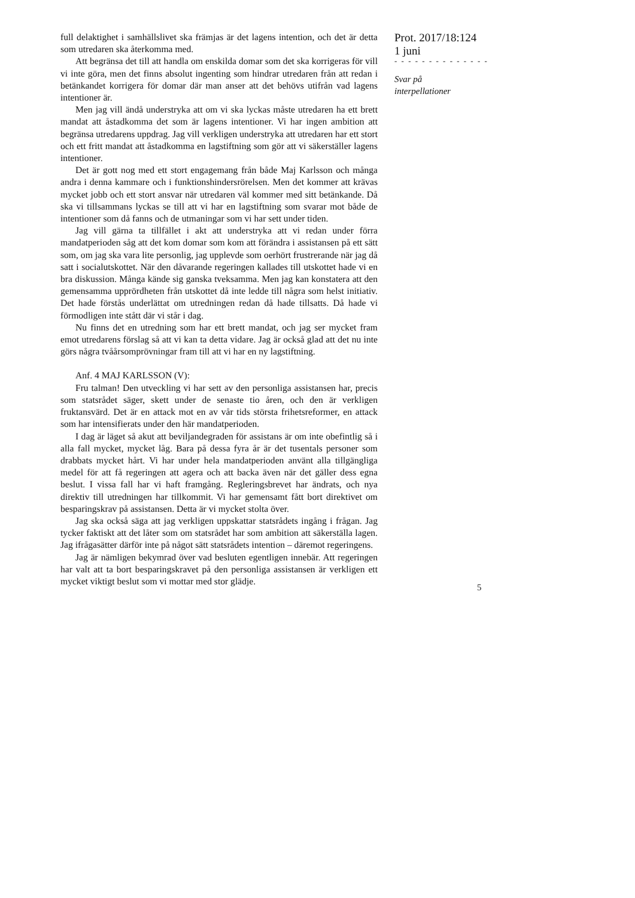full delaktighet i samhällslivet ska främjas är det lagens intention, och det är detta som utredaren ska återkomma med.
Att begränsa det till att handla om enskilda domar som det ska korrigeras för vill vi inte göra, men det finns absolut ingenting som hindrar utredaren från att redan i betänkandet korrigera för domar där man anser att det behövs utifrån vad lagens intentioner är.
Men jag vill ändå understryka att om vi ska lyckas måste utredaren ha ett brett mandat att åstadkomma det som är lagens intentioner. Vi har ingen ambition att begränsa utredarens uppdrag. Jag vill verkligen understryka att utredaren har ett stort och ett fritt mandat att åstadkomma en lagstiftning som gör att vi säkerställer lagens intentioner.
Det är gott nog med ett stort engagemang från både Maj Karlsson och många andra i denna kammare och i funktionshindersrörelsen. Men det kommer att krävas mycket jobb och ett stort ansvar när utredaren väl kommer med sitt betänkande. Då ska vi tillsammans lyckas se till att vi har en lagstiftning som svarar mot både de intentioner som då fanns och de utmaningar som vi har sett under tiden.
Jag vill gärna ta tillfället i akt att understryka att vi redan under förra mandatperioden såg att det kom domar som kom att förändra i assistansen på ett sätt som, om jag ska vara lite personlig, jag upplevde som oerhört frustrerande när jag då satt i socialutskottet. När den dåvarande regeringen kallades till utskottet hade vi en bra diskussion. Många kände sig ganska tveksamma. Men jag kan konstatera att den gemensamma upprördheten från utskottet då inte ledde till några som helst initiativ. Det hade förstås underlättat om utredningen redan då hade tillsatts. Då hade vi förmodligen inte stått där vi står i dag.
Nu finns det en utredning som har ett brett mandat, och jag ser mycket fram emot utredarens förslag så att vi kan ta detta vidare. Jag är också glad att det nu inte görs några tvåårsomprövningar fram till att vi har en ny lagstiftning.
Anf. 4 MAJ KARLSSON (V):
Fru talman! Den utveckling vi har sett av den personliga assistansen har, precis som statsrådet säger, skett under de senaste tio åren, och den är verkligen fruktansvärd. Det är en attack mot en av vår tids största frihetsreformer, en attack som har intensifierats under den här mandatperioden.
I dag är läget så akut att beviljandegraden för assistans är om inte obefintlig så i alla fall mycket, mycket låg. Bara på dessa fyra år är det tusentals personer som drabbats mycket hårt. Vi har under hela mandatperioden använt alla tillgängliga medel för att få regeringen att agera och att backa även när det gäller dess egna beslut. I vissa fall har vi haft framgång. Regleringsbrevet har ändrats, och nya direktiv till utredningen har tillkommit. Vi har gemensamt fått bort direktivet om besparingskrav på assistansen. Detta är vi mycket stolta över.
Jag ska också säga att jag verkligen uppskattar statsrådets ingång i frågan. Jag tycker faktiskt att det låter som om statsrådet har som ambition att säkerställa lagen. Jag ifrågasätter därför inte på något sätt statsrådets intention – däremot regeringens.
Jag är nämligen bekymrad över vad besluten egentligen innebär. Att regeringen har valt att ta bort besparingskravet på den personliga assistansen är verkligen ett mycket viktigt beslut som vi mottar med stor glädje.
Prot. 2017/18:124
1 juni
- - - - - - - - - - - - - -
Svar på
interpellationer
5